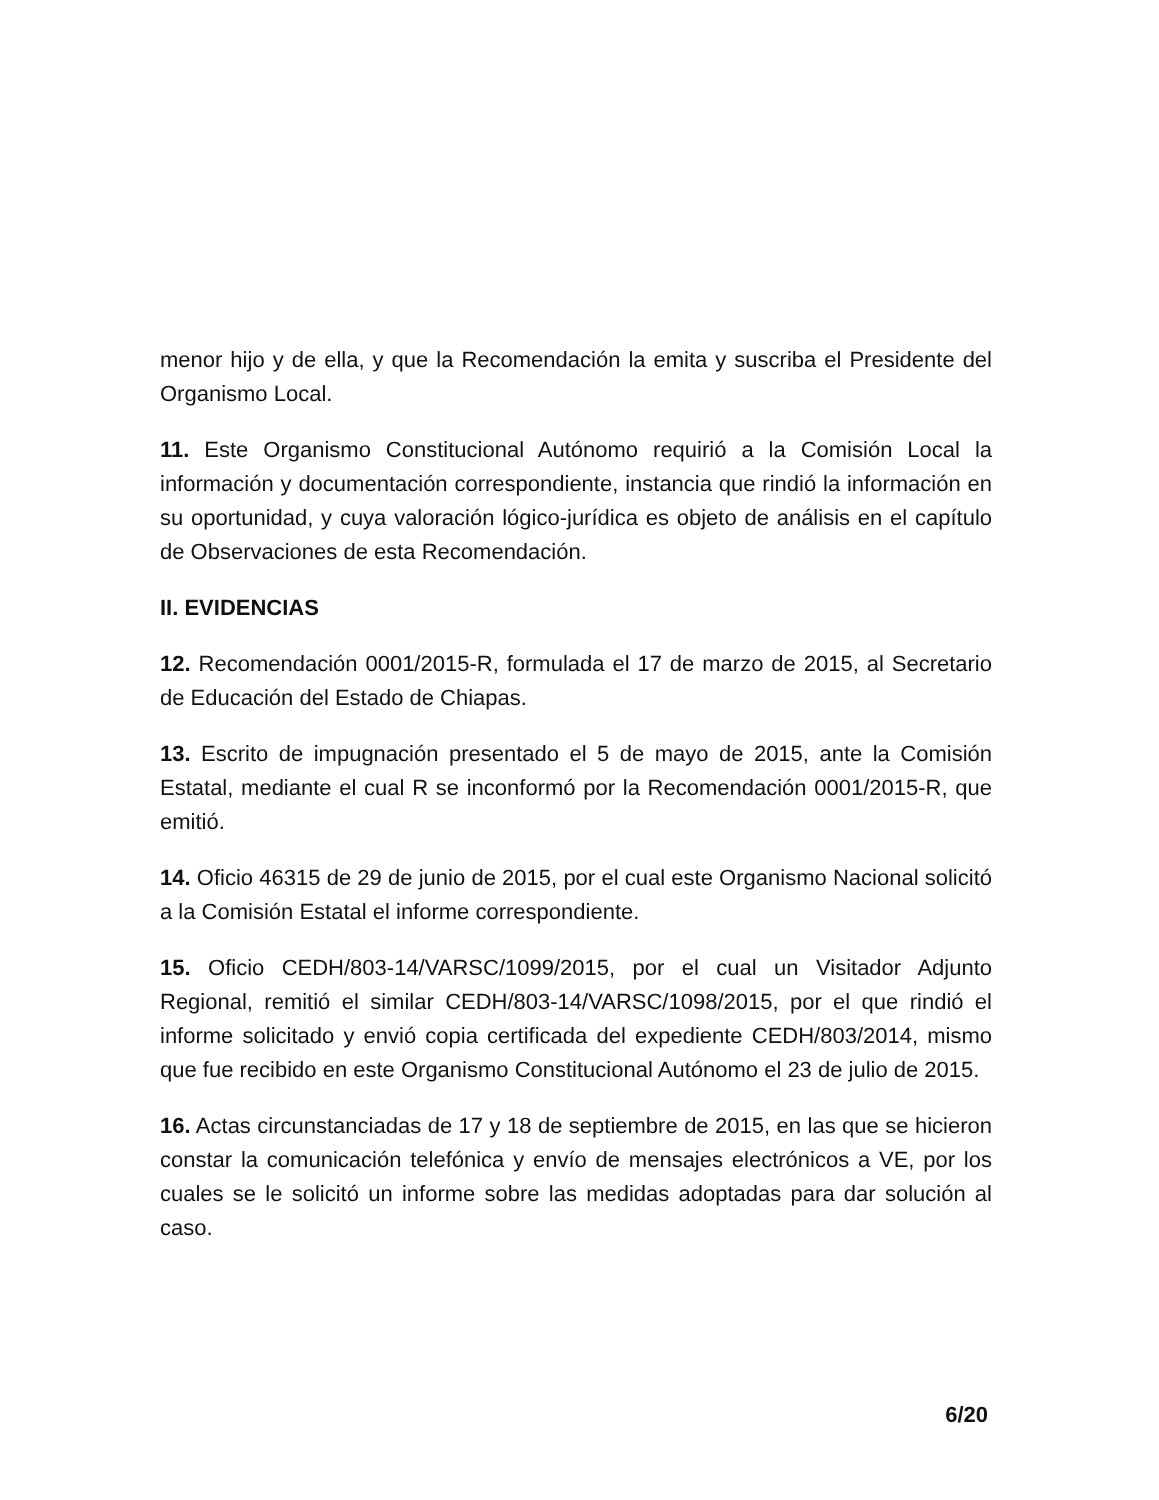menor hijo y de ella, y que la Recomendación la emita y suscriba el Presidente del Organismo Local.
11. Este Organismo Constitucional Autónomo requirió a la Comisión Local la información y documentación correspondiente, instancia que rindió la información en su oportunidad, y cuya valoración lógico-jurídica es objeto de análisis en el capítulo de Observaciones de esta Recomendación.
II. EVIDENCIAS
12. Recomendación 0001/2015-R, formulada el 17 de marzo de 2015, al Secretario de Educación del Estado de Chiapas.
13. Escrito de impugnación presentado el 5 de mayo de 2015, ante la Comisión Estatal, mediante el cual R se inconformó por la Recomendación 0001/2015-R, que emitió.
14. Oficio 46315 de 29 de junio de 2015, por el cual este Organismo Nacional solicitó a la Comisión Estatal el informe correspondiente.
15. Oficio CEDH/803-14/VARSC/1099/2015, por el cual un Visitador Adjunto Regional, remitió el similar CEDH/803-14/VARSC/1098/2015, por el que rindió el informe solicitado y envió copia certificada del expediente CEDH/803/2014, mismo que fue recibido en este Organismo Constitucional Autónomo el 23 de julio de 2015.
16. Actas circunstanciadas de 17 y 18 de septiembre de 2015, en las que se hicieron constar la comunicación telefónica y envío de mensajes electrónicos a VE, por los cuales se le solicitó un informe sobre las medidas adoptadas para dar solución al caso.
6/20